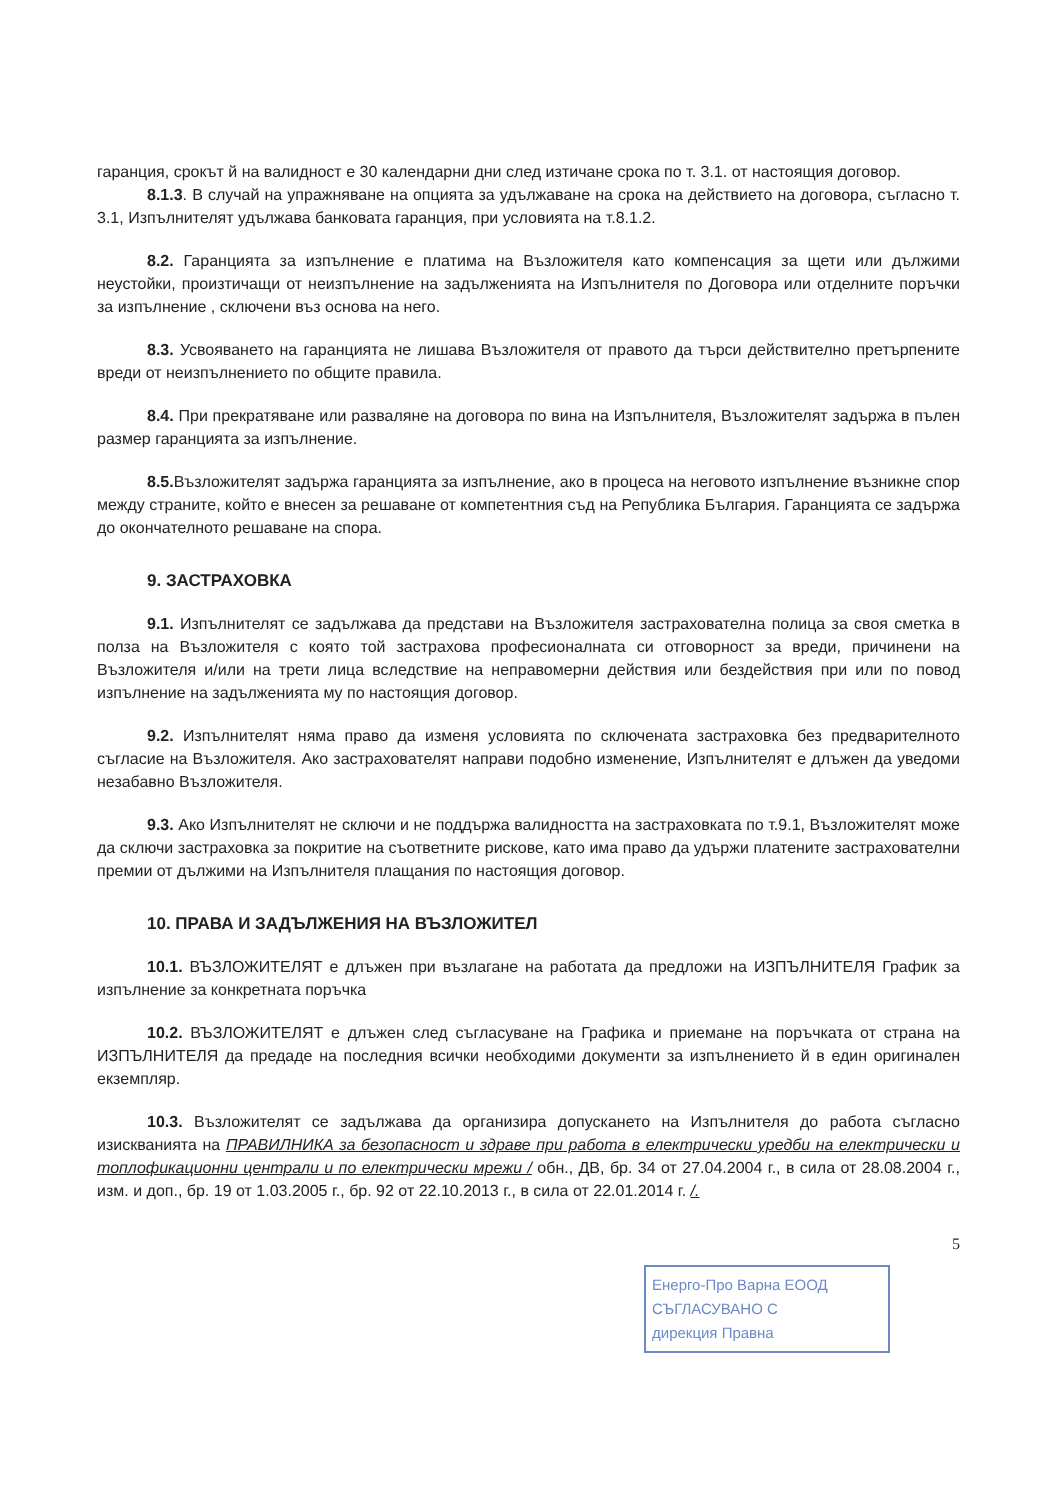гаранция, срокът й на валидност е 30 календарни дни след изтичане срока по т. 3.1. от настоящия договор.
8.1.3. В случай на упражняване на опцията за удължаване на срока на действието на договора, съгласно т. 3.1, Изпълнителят удължава банковата гаранция, при условията на т.8.1.2.
8.2. Гаранцията за изпълнение е платима на Възложителя като компенсация за щети или дължими неустойки, произтичащи от неизпълнение на задълженията на Изпълнителя по Договора или отделните поръчки за изпълнение , сключени въз основа на него.
8.3. Усвояването на гаранцията не лишава Възложителя от правото да търси действително претърпените вреди от неизпълнението по общите правила.
8.4. При прекратяване или разваляне на договора по вина на Изпълнителя, Възложителят задържа в пълен размер гаранцията за изпълнение.
8.5. Възложителят задържа гаранцията за изпълнение, ако в процеса на неговото изпълнение възникне спор между страните, който е внесен за решаване от компетентния съд на Република България. Гаранцията се задържа до окончателното решаване на спора.
9. ЗАСТРАХОВКА
9.1. Изпълнителят се задължава да представи на Възложителя застрахователна полица за своя сметка в полза на Възложителя с която той застрахова професионалната си отговорност за вреди, причинени на Възложителя и/или на трети лица вследствие на неправомерни действия или бездействия при или по повод изпълнение на задълженията му по настоящия договор.
9.2. Изпълнителят няма право да изменя условията по сключената застраховка без предварителното съгласие на Възложителя. Ако застрахователят направи подобно изменение, Изпълнителят е длъжен да уведоми незабавно Възложителя.
9.3. Ако Изпълнителят не сключи и не поддържа валидността на застраховката по т.9.1, Възложителят може да сключи застраховка за покритие на съответните рискове, като има право да удържи платените застрахователни премии от дължими на Изпълнителя плащания по настоящия договор.
10. ПРАВА И ЗАДЪЛЖЕНИЯ НА ВЪЗЛОЖИТЕЛ
10.1. ВЪЗЛОЖИТЕЛЯТ е длъжен при възлагане на работата да предложи на ИЗПЪЛНИТЕЛЯ График за изпълнение за конкретната поръчка
10.2. ВЪЗЛОЖИТЕЛЯТ е длъжен след съгласуване на Графика и приемане на поръчката от страна на ИЗПЪЛНИТЕЛЯ да предаде на последния всички необходими документи за изпълнението й в един оригинален екземпляр.
10.3. Възложителят се задължава да организира допускането на Изпълнителя до работа съгласно изискванията на ПРАВИЛНИКА за безопасност и здраве при работа в електрически уредби на електрически и топлофикационни централи и по електрически мрежи / обн., ДВ, бр. 34 от 27.04.2004 г., в сила от 28.08.2004 г., изм. и доп., бр. 19 от 1.03.2005 г., бр. 92 от 22.10.2013 г., в сила от 22.01.2014 г. /.
5
Енерго-Про Варна ЕООД
СЪГЛАСУВАНО С
дирекция Правна